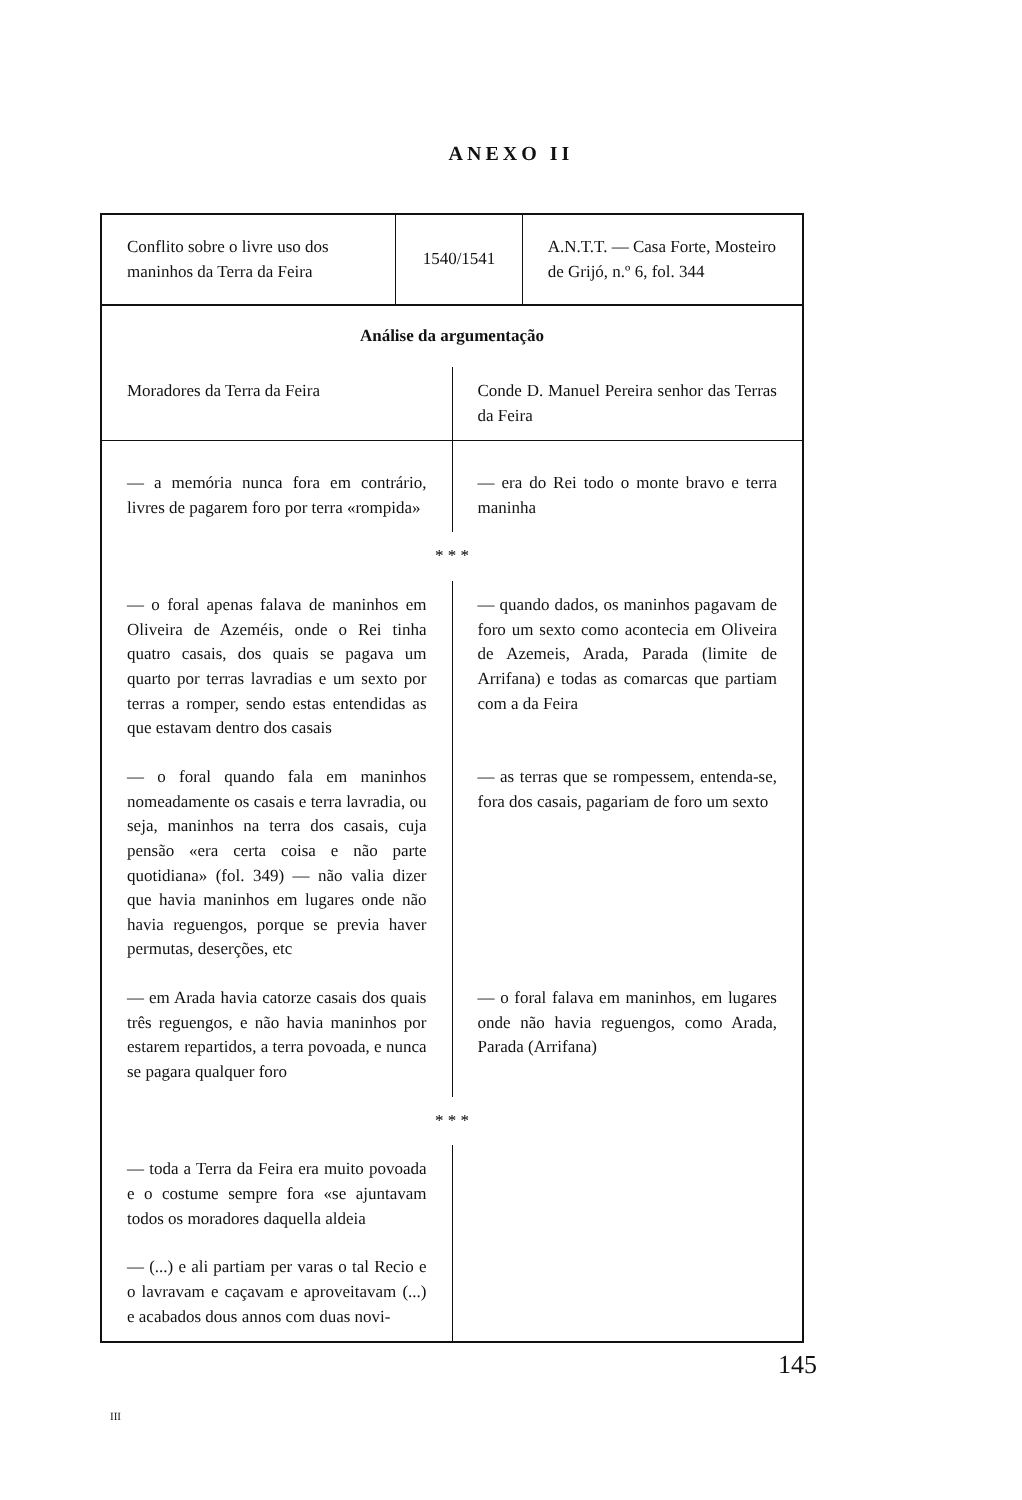ANEXO II
| Conflito sobre o livre uso dos maninhos da Terra da Feira | 1540/1541 | A.N.T.T. — Casa Forte, Mosteiro de Grijó, n.º 6, fol. 344 |
| Análise da argumentação | |
| --- | --- |
| Moradores da Terra da Feira | Conde D. Manuel Pereira senhor das Terras da Feira |
| — a memória nunca fora em contrário, livres de pagarem foro por terra «rompida» | — era do Rei todo o monte bravo e terra maninha |
| * * * | |
| — o foral apenas falava de maninhos em Oliveira de Azeméis, onde o Rei tinha quatro casais, dos quais se pagava um quarto por terras lavradias e um sexto por terras a romper, sendo estas entendidas as que estavam dentro dos casais | — quando dados, os maninhos pagavam de foro um sexto como acontecia em Oliveira de Azemeis, Arada, Parada (limite de Arrifana) e todas as comarcas que partiam com a da Feira |
| — o foral quando fala em maninhos nomeadamente os casais e terra lavradia, ou seja, maninhos na terra dos casais, cuja pensão «era certa coisa e não parte quotidiana» (fol. 349) — não valia dizer que havia maninhos em lugares onde não havia reguengos, porque se previa haver permutas, deserções, etc | — as terras que se rompessem, entenda-se, fora dos casais, pagariam de foro um sexto |
| — em Arada havia catorze casais dos quais três reguengos, e não havia maninhos por estarem repartidos, a terra povoada, e nunca se pagara qualquer foro | — o foral falava em maninhos, em lugares onde não havia reguengos, como Arada, Parada (Arrifana) |
| * * * | |
| — toda a Terra da Feira era muito povoada e o costume sempre fora «se ajuntavam todos os moradores daquella aldeia | |
| — (...) e ali partiam per varas o tal Recio e o lavravam e caçavam e aproveitavam (...) e acabados dous annos com duas novi- | |
145
III